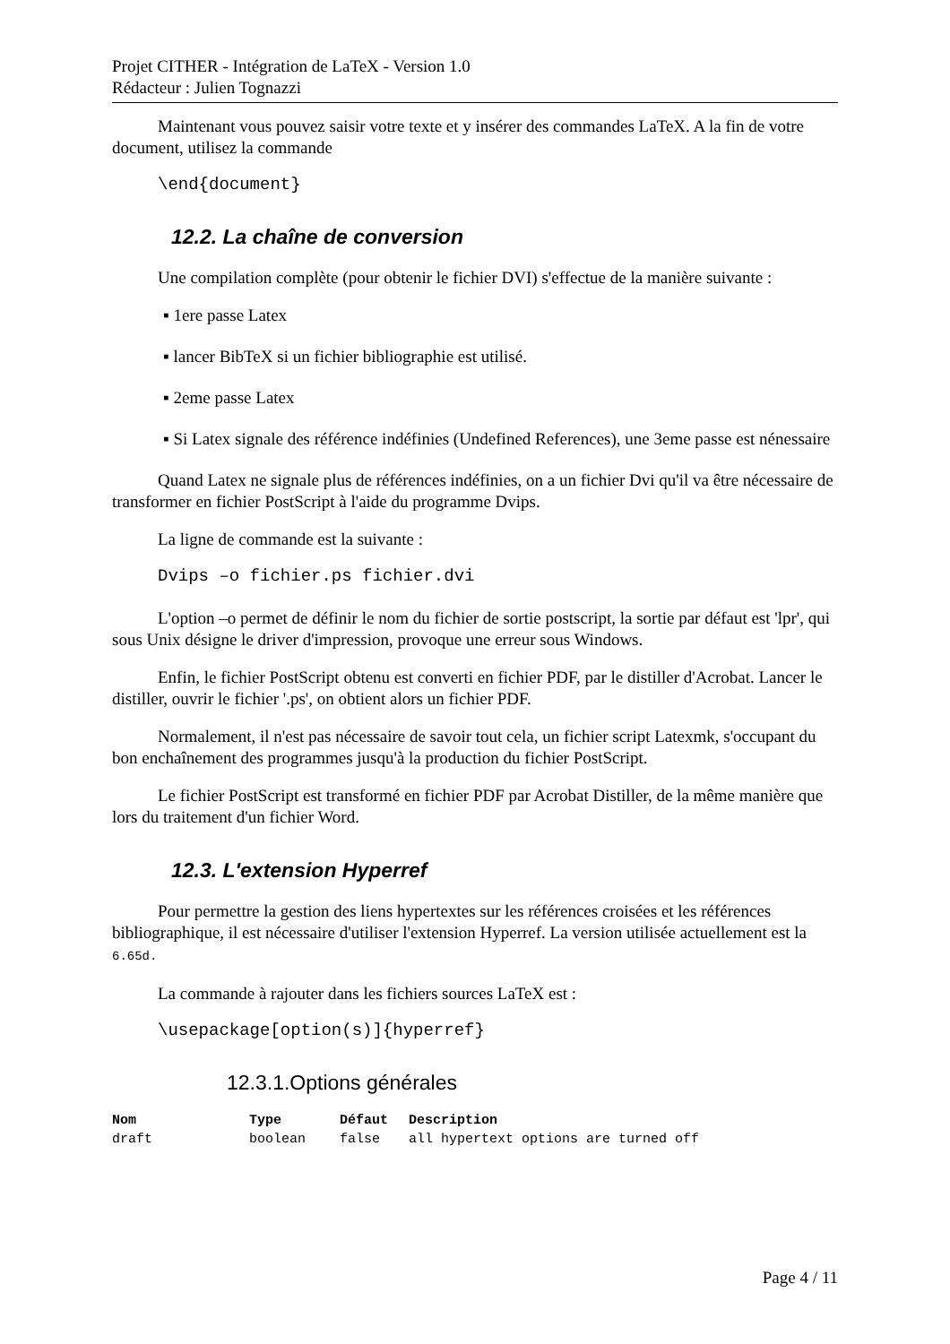Projet CITHER - Intégration de LaTeX - Version 1.0
Rédacteur : Julien Tognazzi
Maintenant vous pouvez saisir votre texte et y insérer des commandes LaTeX. A la fin de votre document, utilisez la commande
\end{document}
12.2. La chaîne de conversion
Une compilation complète (pour obtenir le fichier DVI) s'effectue de la manière suivante :
▪ 1ere passe Latex
▪ lancer BibTeX si un fichier bibliographie est utilisé.
▪ 2eme passe Latex
▪ Si Latex signale des référence indéfinies (Undefined References), une 3eme passe est nénessaire
Quand Latex ne signale plus de références indéfinies, on a un fichier Dvi qu'il va être nécessaire de transformer en fichier PostScript à l'aide du programme Dvips.
La ligne de commande est la suivante :
Dvips –o fichier.ps fichier.dvi
L'option –o permet de définir le nom du fichier de sortie postscript, la sortie par défaut est 'lpr', qui sous Unix désigne le driver d'impression, provoque une erreur sous Windows.
Enfin, le fichier PostScript obtenu est converti en fichier PDF, par le distiller d'Acrobat. Lancer le distiller, ouvrir le fichier '.ps', on obtient alors un fichier PDF.
Normalement, il n'est pas nécessaire de savoir tout cela, un fichier script Latexmk, s'occupant du bon enchaînement des programmes jusqu'à la production du fichier PostScript.
Le fichier PostScript est transformé en fichier PDF par Acrobat Distiller, de la même manière que lors du traitement d'un fichier Word.
12.3. L'extension Hyperref
Pour permettre la gestion des liens hypertextes sur les références croisées et les références bibliographique, il est nécessaire d'utiliser l'extension Hyperref. La version utilisée actuellement est la 6.65d.
La commande à rajouter dans les fichiers sources LaTeX est :
\usepackage[option(s)]{hyperref}
12.3.1.Options générales
| Nom | Type | Défaut | Description |
| --- | --- | --- | --- |
| draft | boolean | false | all hypertext options are turned off |
Page 4 / 11